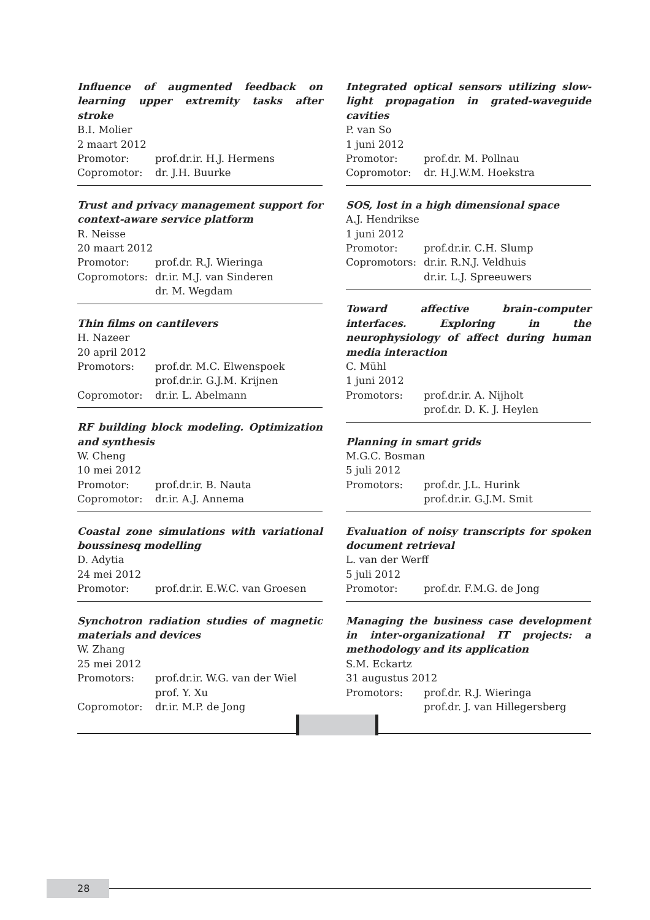Influence of augmented feedback on learning upper extremity tasks after stroke
B.I. Molier
2 maart 2012
Promotor: prof.dr.ir. H.J. Hermens
Copromotor: dr. J.H. Buurke
Trust and privacy management support for context-aware service platform
R. Neisse
20 maart 2012
Promotor: prof.dr. R.J. Wieringa
Copromotors: dr.ir. M.J. van Sinderen
dr. M. Wegdam
Thin films on cantilevers
H. Nazeer
20 april 2012
Promotors: prof.dr. M.C. Elwenspoek
prof.dr.ir. G.J.M. Krijnen
Copromotor: dr.ir. L. Abelmann
RF building block modeling. Optimization and synthesis
W. Cheng
10 mei 2012
Promotor: prof.dr.ir. B. Nauta
Copromotor: dr.ir. A.J. Annema
Coastal zone simulations with variational boussinesq modelling
D. Adytia
24 mei 2012
Promotor: prof.dr.ir. E.W.C. van Groesen
Synchotron radiation studies of magnetic materials and devices
W. Zhang
25 mei 2012
Promotors: prof.dr.ir. W.G. van der Wiel
prof. Y. Xu
Copromotor: dr.ir. M.P. de Jong
Integrated optical sensors utilizing slow-light propagation in grated-waveguide cavities
P. van So
1 juni 2012
Promotor: prof.dr. M. Pollnau
Copromotor: dr. H.J.W.M. Hoekstra
SOS, lost in a high dimensional space
A.J. Hendrikse
1 juni 2012
Promotor: prof.dr.ir. C.H. Slump
Copromotors: dr.ir. R.N.J. Veldhuis
dr.ir. L.J. Spreeuwers
Toward affective brain-computer interfaces. Exploring in the neurophysiology of affect during human media interaction
C. Mühl
1 juni 2012
Promotors: prof.dr.ir. A. Nijholt
prof.dr. D. K. J. Heylen
Planning in smart grids
M.G.C. Bosman
5 juli 2012
Promotors: prof.dr. J.L. Hurink
prof.dr.ir. G.J.M. Smit
Evaluation of noisy transcripts for spoken document retrieval
L. van der Werff
5 juli 2012
Promotor: prof.dr. F.M.G. de Jong
Managing the business case development in inter-organizational IT projects: a methodology and its application
S.M. Eckartz
31 augustus 2012
Promotors: prof.dr. R.J. Wieringa
prof.dr. J. van Hillegersberg
28